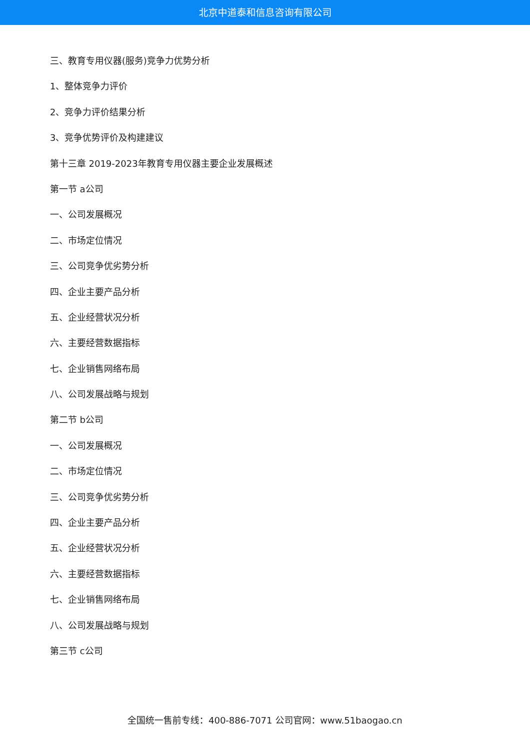北京中道泰和信息咨询有限公司
三、教育专用仪器(服务)竞争力优势分析
1、整体竞争力评价
2、竞争力评价结果分析
3、竞争优势评价及构建建议
第十三章 2019-2023年教育专用仪器主要企业发展概述
第一节 a公司
一、公司发展概况
二、市场定位情况
三、公司竞争优劣势分析
四、企业主要产品分析
五、企业经营状况分析
六、主要经营数据指标
七、企业销售网络布局
八、公司发展战略与规划
第二节 b公司
一、公司发展概况
二、市场定位情况
三、公司竞争优劣势分析
四、企业主要产品分析
五、企业经营状况分析
六、主要经营数据指标
七、企业销售网络布局
八、公司发展战略与规划
第三节 c公司
全国统一售前专线：400-886-7071 公司官网：www.51baogao.cn